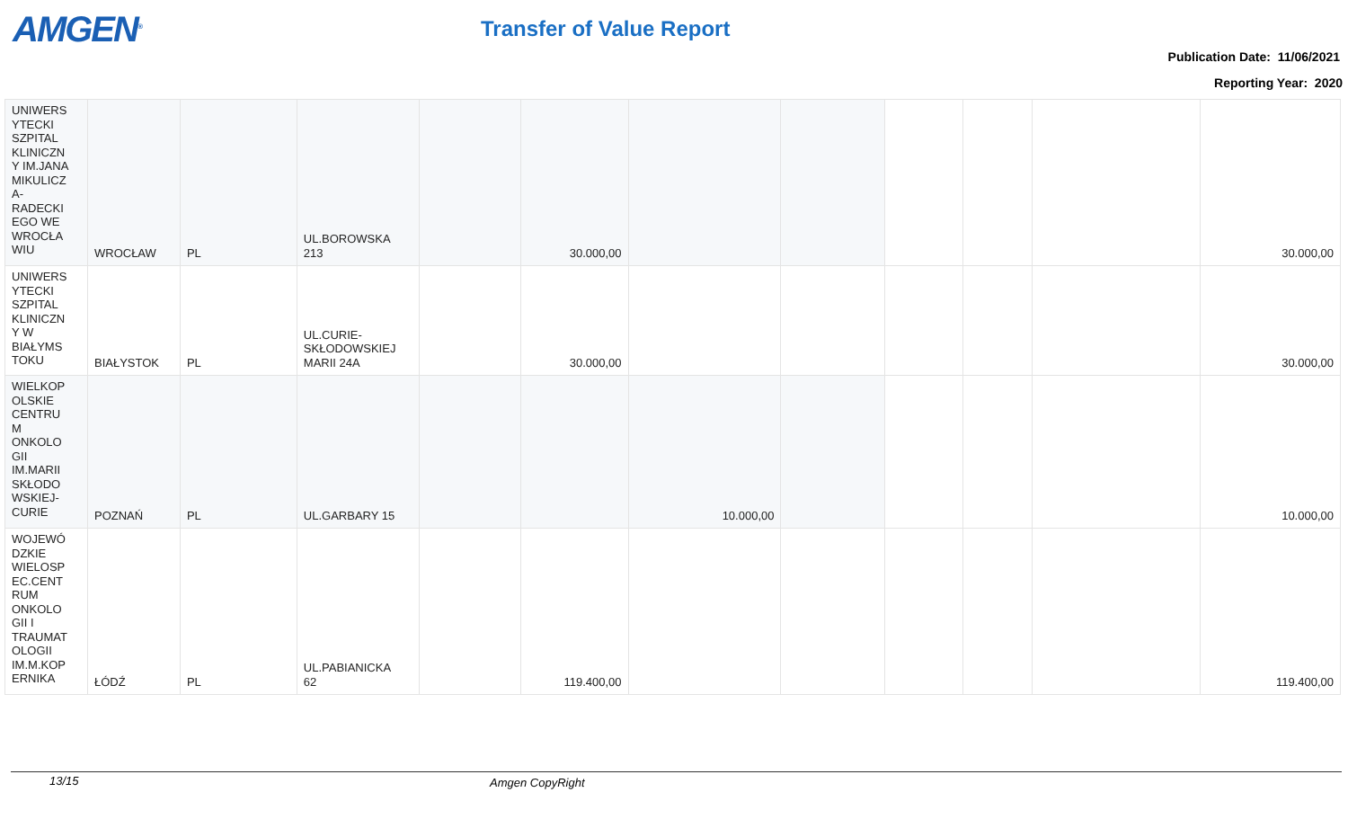AMGEN<sup>®</sup> Transfer of Value Report
Publication Date: 11/06/2021
Reporting Year: 2020
| UNIWERS YTECKI SZPITAL KLINICZN Y IM.JANA MIKULICZ A- RADECKI EGO WE WROCŁA WIU | WROCŁAW | PL | UL.BOROWSKA 213 | | 30.000,00 | | | | | | 30.000,00 |
| UNIWERS YTECKI SZPITAL KLINICZN Y W BIAŁYMS TOKU | BIAŁYSTOK | PL | UL.CURIE- SKŁODOWSKIEJ MARII 24A | | 30.000,00 | | | | | | 30.000,00 |
| WIELKOP OLSKIE CENTRU M ONKOLO GII IM.MARII SKŁODO WSKIEJ- CURIE | POZNAŃ | PL | UL.GARBARY 15 | | | 10.000,00 | | | | | 10.000,00 |
| WOJEWÓ DZKIE WIELOSP EC.CENT RUM ONKOLO GII I TRAUMAT OLOGII IM.M.KOP ERNIKA | ŁÓDŹ | PL | UL.PABIANICKA 62 | | 119.400,00 | | | | | | 119.400,00 |
13/15 Amgen CopyRight